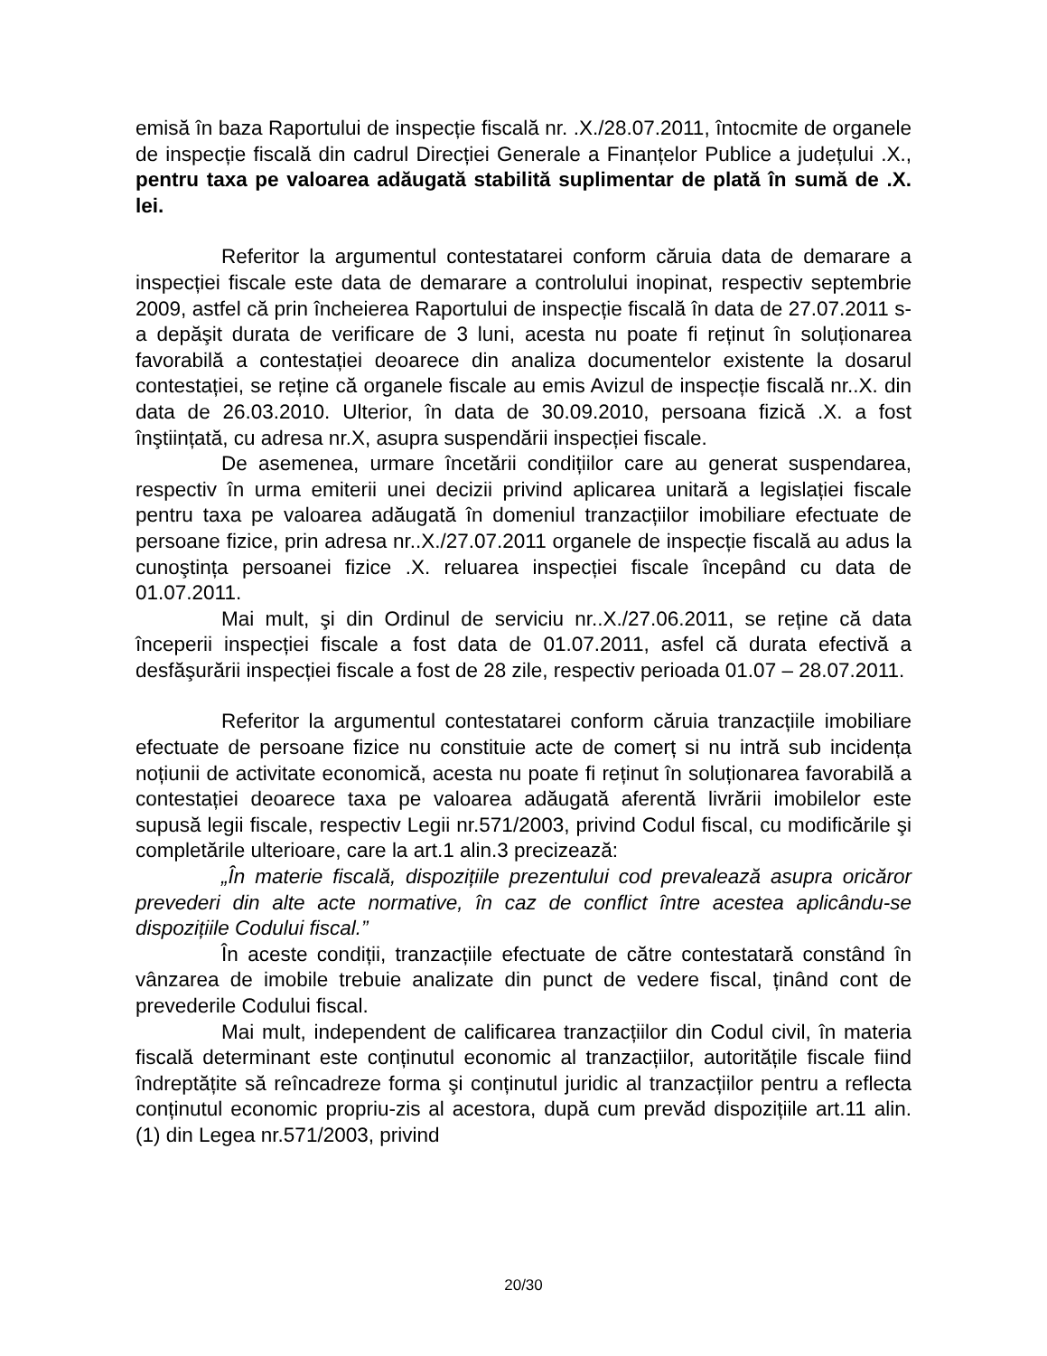emisă în baza Raportului de inspecție fiscală nr. .X./28.07.2011, întocmite de organele de inspecție fiscală din cadrul Direcției Generale a Finanțelor Publice a județului .X., pentru taxa pe valoarea adăugată stabilită suplimentar de plată în sumă de .X. lei.
Referitor la argumentul contestatarei conform căruia data de demarare a inspecției fiscale este data de demarare a controlului inopinat, respectiv septembrie 2009, astfel că prin încheierea Raportului de inspecție fiscală în data de 27.07.2011 s-a depăşit durata de verificare de 3 luni, acesta nu poate fi reținut în soluționarea favorabilă a contestației deoarece din analiza documentelor existente la dosarul contestației, se reține că organele fiscale au emis Avizul de inspecție fiscală nr..X. din data de 26.03.2010. Ulterior, în data de 30.09.2010, persoana fizică .X. a fost înştiințată, cu adresa nr.X, asupra suspendării inspecției fiscale.
De asemenea, urmare încetării condițiilor care au generat suspendarea, respectiv în urma emiterii unei decizii privind aplicarea unitară a legislației fiscale pentru taxa pe valoarea adăugată în domeniul tranzacțiilor imobiliare efectuate de persoane fizice, prin adresa nr..X./27.07.2011 organele de inspecție fiscală au adus la cunoştința persoanei fizice .X. reluarea inspecției fiscale începând cu data de 01.07.2011.
Mai mult, şi din Ordinul de serviciu nr..X./27.06.2011, se reține că data începerii inspecției fiscale a fost data de 01.07.2011, asfel că durata efectivă a desfăşurării inspecției fiscale a fost de 28 zile, respectiv perioada 01.07 – 28.07.2011.
Referitor la argumentul contestatarei conform căruia tranzacțiile imobiliare efectuate de persoane fizice nu constituie acte de comerț si nu intră sub incidența noțiunii de activitate economică, acesta nu poate fi reținut în soluționarea favorabilă a contestației deoarece taxa pe valoarea adăugată aferentă livrării imobilelor este supusă legii fiscale, respectiv Legii nr.571/2003, privind Codul fiscal, cu modificările şi completările ulterioare, care la art.1 alin.3 precizează:
„În materie fiscală, dispozițiile prezentului cod prevalează asupra oricăror prevederi din alte acte normative, în caz de conflict între acestea aplicându-se dispozițiile Codului fiscal.”
În aceste condiții, tranzacțiile efectuate de către contestatară constând în vânzarea de imobile trebuie analizate din punct de vedere fiscal, ținând cont de prevederile Codului fiscal.
Mai mult, independent de calificarea tranzacțiilor din Codul civil, în materia fiscală determinant este conținutul economic al tranzacțiilor, autoritățile fiscale fiind îndreptățite să reîncadreze forma şi conținutul juridic al tranzacțiilor pentru a reflecta conținutul economic propriu-zis al acestora, după cum prevăd dispozițiile art.11 alin.(1) din Legea nr.571/2003, privind
20/30